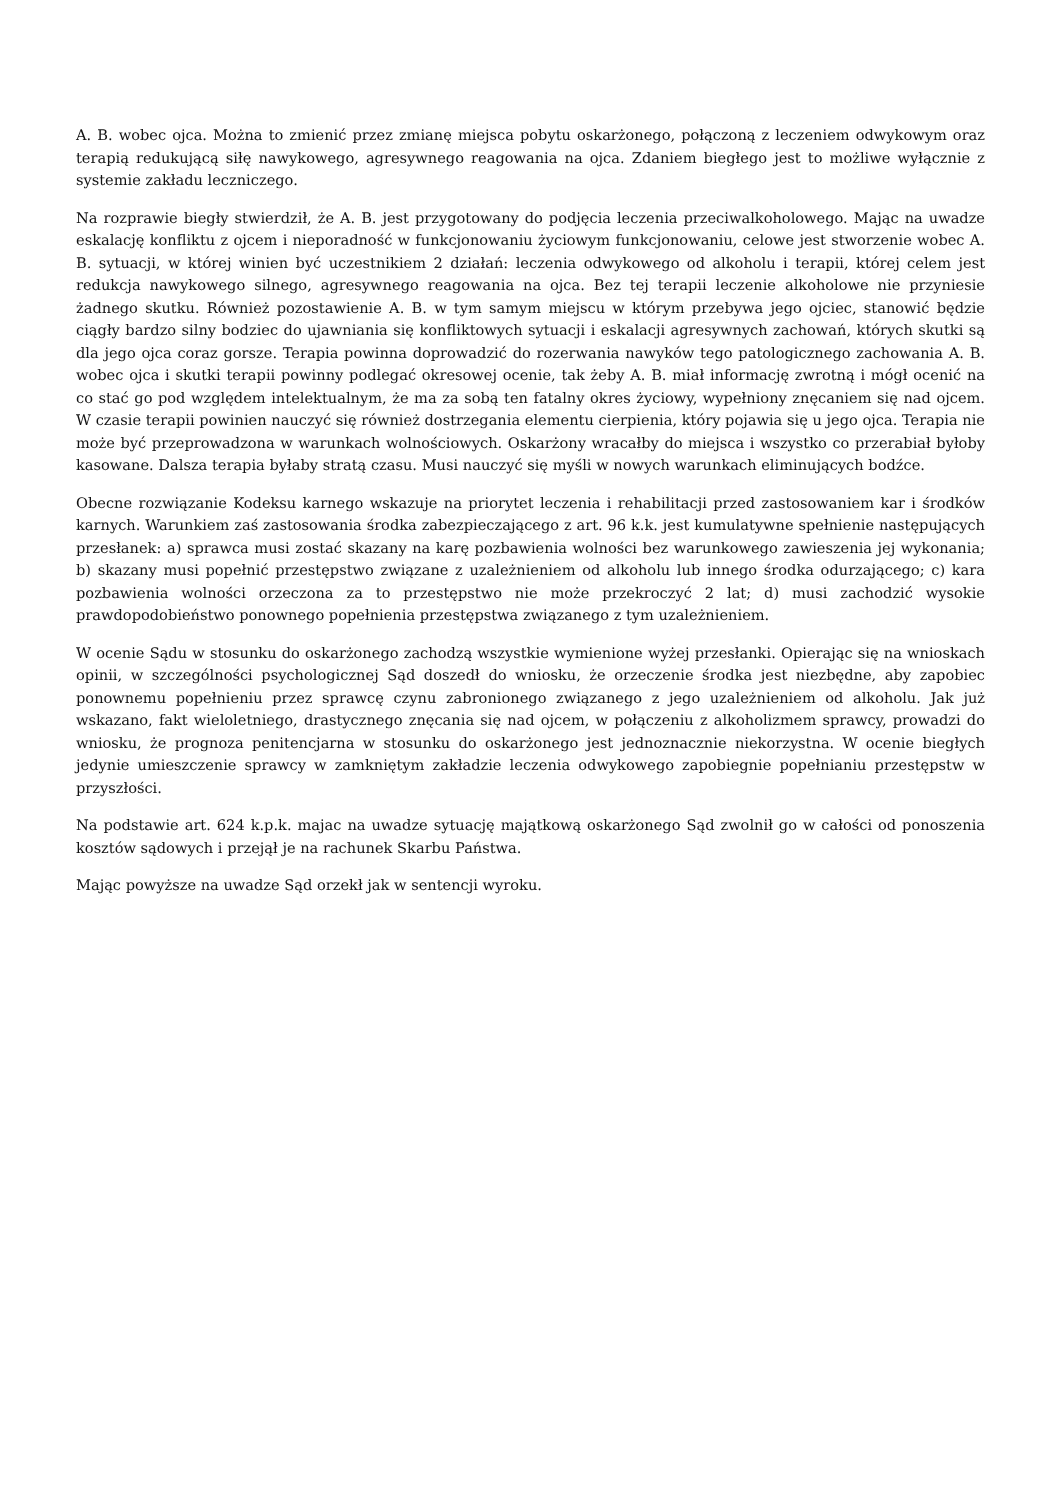A. B. wobec ojca. Można to zmienić przez zmianę miejsca pobytu oskarżonego, połączoną z leczeniem odwykowym oraz terapią redukującą siłę nawykowego, agresywnego reagowania na ojca. Zdaniem biegłego jest to możliwe wyłącznie z systemie zakładu leczniczego.
Na rozprawie biegły stwierdził, że A. B. jest przygotowany do podjęcia leczenia przeciwalkoholowego. Mając na uwadze eskalację konfliktu z ojcem i nieporadność w funkcjonowaniu życiowym funkcjonowaniu, celowe jest stworzenie wobec A. B. sytuacji, w której winien być uczestnikiem 2 działań: leczenia odwykowego od alkoholu i terapii, której celem jest redukcja nawykowego silnego, agresywnego reagowania na ojca. Bez tej terapii leczenie alkoholowe nie przyniesie żadnego skutku. Również pozostawienie A. B. w tym samym miejscu w którym przebywa jego ojciec, stanowić będzie ciągły bardzo silny bodziec do ujawniania się konfliktowych sytuacji i eskalacji agresywnych zachowań, których skutki są dla jego ojca coraz gorsze. Terapia powinna doprowadzić do rozerwania nawyków tego patologicznego zachowania A. B. wobec ojca i skutki terapii powinny podlegać okresowej ocenie, tak żeby A. B. miał informację zwrotną i mógł ocenić na co stać go pod względem intelektualnym, że ma za sobą ten fatalny okres życiowy, wypełniony znęcaniem się nad ojcem. W czasie terapii powinien nauczyć się również dostrzegania elementu cierpienia, który pojawia się u jego ojca. Terapia nie może być przeprowadzona w warunkach wolnościowych. Oskarżony wracałby do miejsca i wszystko co przerabiał byłoby kasowane. Dalsza terapia byłaby stratą czasu. Musi nauczyć się myśli w nowych warunkach eliminujących bodźce.
Obecne rozwiązanie Kodeksu karnego wskazuje na priorytet leczenia i rehabilitacji przed zastosowaniem kar i środków karnych. Warunkiem zaś zastosowania środka zabezpieczającego z art. 96 k.k. jest kumulatywne spełnienie następujących przesłanek: a) sprawca musi zostać skazany na karę pozbawienia wolności bez warunkowego zawieszenia jej wykonania; b) skazany musi popełnić przestępstwo związane z uzależnieniem od alkoholu lub innego środka odurzającego; c) kara pozbawienia wolności orzeczona za to przestępstwo nie może przekroczyć 2 lat; d) musi zachodzić wysokie prawdopodobieństwo ponownego popełnienia przestępstwa związanego z tym uzależnieniem.
W ocenie Sądu w stosunku do oskarżonego zachodzą wszystkie wymienione wyżej przesłanki. Opierając się na wnioskach opinii, w szczególności psychologicznej Sąd doszedł do wniosku, że orzeczenie środka jest niezbędne, aby zapobiec ponownemu popełnieniu przez sprawcę czynu zabronionego związanego z jego uzależnieniem od alkoholu. Jak już wskazano, fakt wieloletniego, drastycznego znęcania się nad ojcem, w połączeniu z alkoholizmem sprawcy, prowadzi do wniosku, że prognoza penitencjarna w stosunku do oskarżonego jest jednoznacznie niekorzystna. W ocenie biegłych jedynie umieszczenie sprawcy w zamkniętym zakładzie leczenia odwykowego zapobiegnie popełnianiu przestępstw w przyszłości.
Na podstawie art. 624 k.p.k. majac na uwadze sytuację majątkową oskarżonego Sąd zwolnił go w całości od ponoszenia kosztów sądowych i przejął je na rachunek Skarbu Państwa.
Mając powyższe na uwadze Sąd orzekł jak w sentencji wyroku.